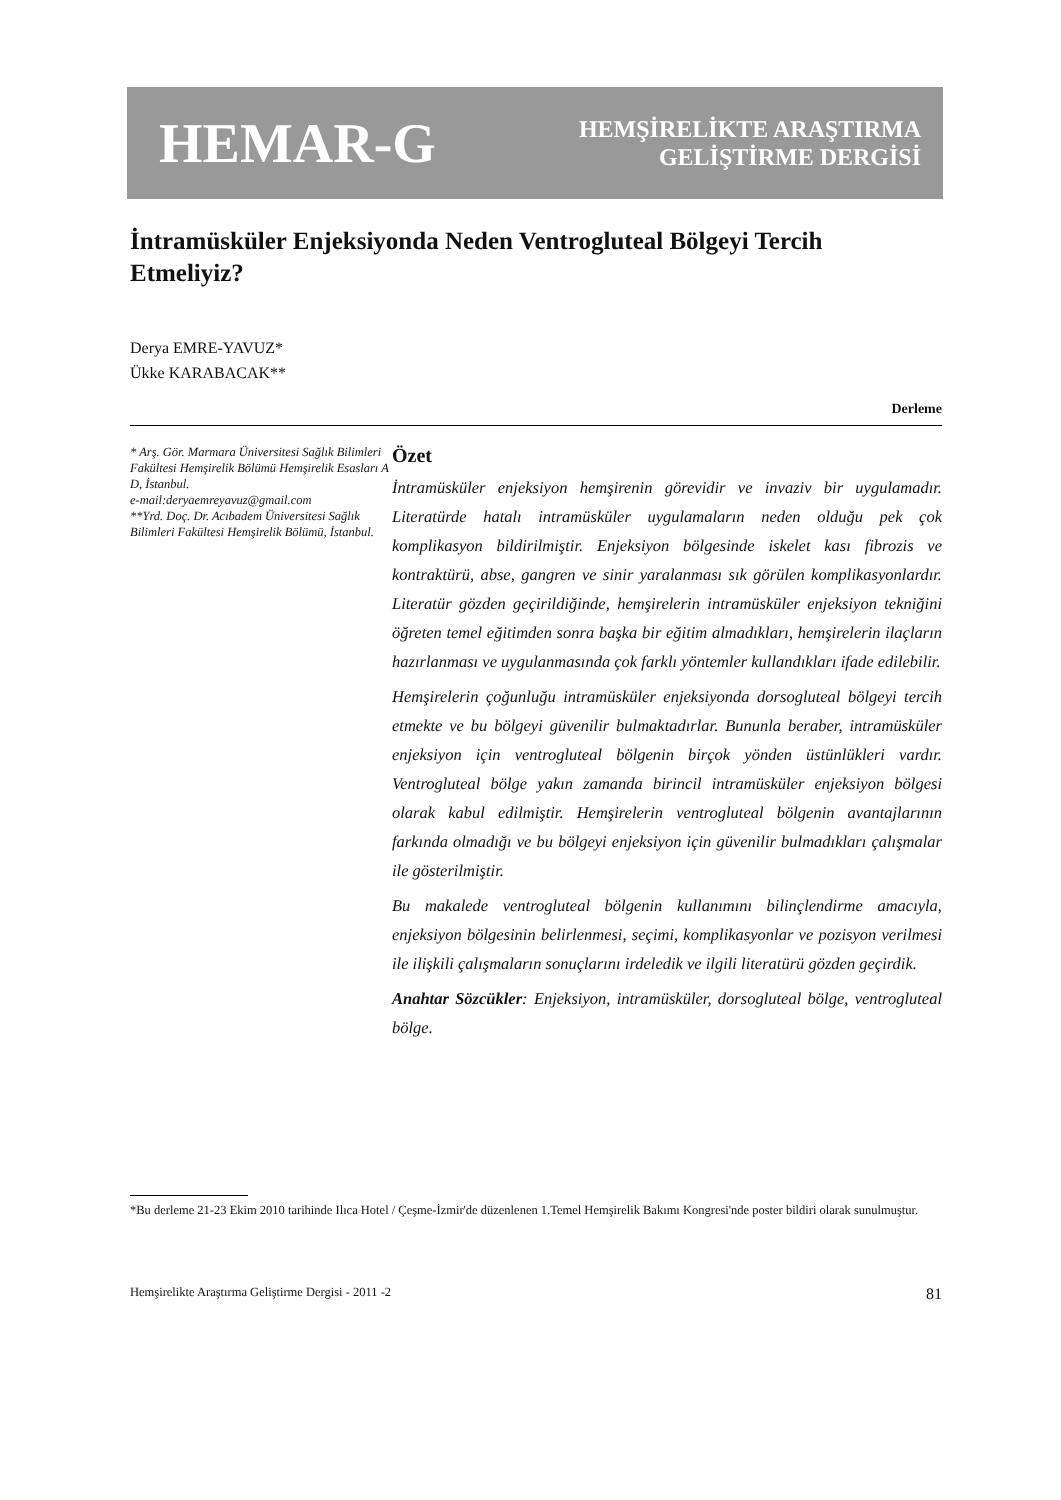HEMAR-G
HEMŞİRELİKTE ARAŞTIRMA
GELİŞTİRME DERGİSİ
İntramüsküler Enjeksiyonda Neden Ventrogluteal Bölgeyi Tercih Etmeliyiz?
Derya EMRE-YAVUZ*
Ükke KARABACAK**
Derleme
* Arş. Gör. Marmara Üniversitesi Sağlık Bilimleri Fakültesi Hemşirelik Bölümü Hemşirelik Esasları A D, İstanbul.
e-mail:deryaemreyavuz@gmail.com
**Yrd. Doç. Dr. Acıbadem Üniversitesi Sağlık Bilimleri Fakültesi Hemşirelik Bölümü, İstanbul.
Özet
İntramüsküler enjeksiyon hemşirenin görevidir ve invaziv bir uygulamadır. Literatürde hatalı intramüsküler uygulamaların neden olduğu pek çok komplikasyon bildirilmiştir. Enjeksiyon bölgesinde iskelet kası fibrozis ve kontraktürü, abse, gangren ve sinir yaralanması sık görülen komplikasyonlardır. Literatür gözden geçirildiğinde, hemşirelerin intramüsküler enjeksiyon tekniğini öğreten temel eğitimden sonra başka bir eğitim almadıkları, hemşirelerin ilaçların hazırlanması ve uygulanmasında çok farklı yöntemler kullandıkları ifade edilebilir.
Hemşirelerin çoğunluğu intramüsküler enjeksiyonda dorsogluteal bölgeyi tercih etmekte ve bu bölgeyi güvenilir bulmaktadırlar. Bununla beraber, intramüsküler enjeksiyon için ventrogluteal bölgenin birçok yönden üstünlükleri vardır. Ventrogluteal bölge yakın zamanda birincil intramüsküler enjeksiyon bölgesi olarak kabul edilmiştir. Hemşirelerin ventrogluteal bölgenin avantajlarının farkında olmadığı ve bu bölgeyi enjeksiyon için güvenilir bulmadıkları çalışmalar ile gösterilmiştir.
Bu makalede ventrogluteal bölgenin kullanımını bilinçlendirme amacıyla, enjeksiyon bölgesinin belirlenmesi, seçimi, komplikasyonlar ve pozisyon verilmesi ile ilişkili çalışmaların sonuçlarını irdeledik ve ilgili literatürü gözden geçirdik.
Anahtar Sözcükler: Enjeksiyon, intramüsküler, dorsogluteal bölge, ventrogluteal bölge.
*Bu derleme 21-23 Ekim 2010 tarihinde Ilıca Hotel / Çeşme-İzmir'de düzenlenen 1.Temel Hemşirelik Bakımı Kongresi'nde poster bildiri olarak sunulmuştur.
Hemşirelikte Araştırma Geliştirme Dergisi - 2011 -2 81